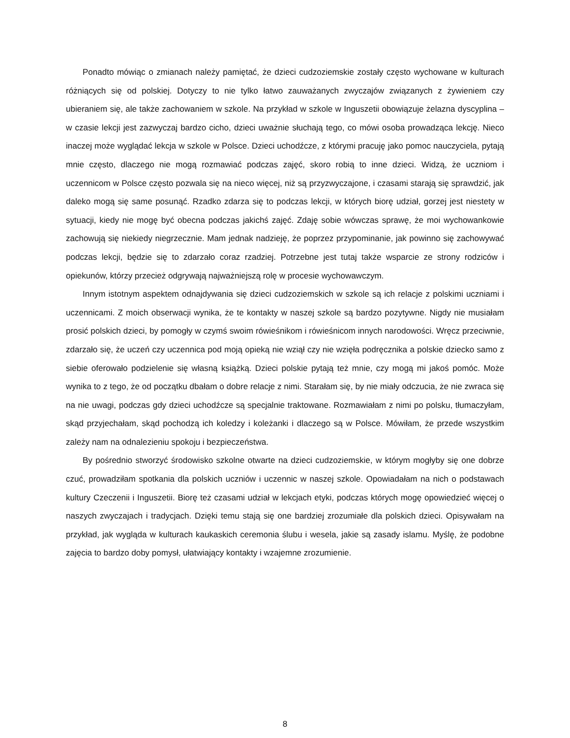Ponadto mówiąc o zmianach należy pamiętać, że dzieci cudzoziemskie zostały często wychowane w kulturach różniących się od polskiej. Dotyczy to nie tylko łatwo zauważanych zwyczajów związanych z żywieniem czy ubieraniem się, ale także zachowaniem w szkole. Na przykład w szkole w Inguszetii obowiązuje żelazna dyscyplina – w czasie lekcji jest zazwyczaj bardzo cicho, dzieci uważnie słuchają tego, co mówi osoba prowadząca lekcję. Nieco inaczej może wyglądać lekcja w szkole w Polsce. Dzieci uchodźcze, z którymi pracuję jako pomoc nauczyciela, pytają mnie często, dlaczego nie mogą rozmawiać podczas zajęć, skoro robią to inne dzieci. Widzą, że uczniom i uczennicom w Polsce często pozwala się na nieco więcej, niż są przyzwyczajone, i czasami starają się sprawdzić, jak daleko mogą się same posunąć. Rzadko zdarza się to podczas lekcji, w których biorę udział, gorzej jest niestety w sytuacji, kiedy nie mogę być obecna podczas jakichś zajęć. Zdaję sobie wówczas sprawę, że moi wychowankowie zachowują się niekiedy niegrzecznie. Mam jednak nadzieję, że poprzez przypominanie, jak powinno się zachowywać podczas lekcji, będzie się to zdarzało coraz rzadziej. Potrzebne jest tutaj także wsparcie ze strony rodziców i opiekunów, którzy przecież odgrywają najważniejszą rolę w procesie wychowawczym.
Innym istotnym aspektem odnajdywania się dzieci cudzoziemskich w szkole są ich relacje z polskimi uczniami i uczennicami. Z moich obserwacji wynika, że te kontakty w naszej szkole są bardzo pozytywne. Nigdy nie musiałam prosić polskich dzieci, by pomogły w czymś swoim rówieśnikom i rówieśnicom innych narodowości. Wręcz przeciwnie, zdarzało się, że uczeń czy uczennica pod moją opieką nie wziął czy nie wzięła podręcznika a polskie dziecko samo z siebie oferowało podzielenie się własną książką. Dzieci polskie pytają też mnie, czy mogą mi jakoś pomóc. Może wynika to z tego, że od początku dbałam o dobre relacje z nimi. Starałam się, by nie miały odczucia, że nie zwraca się na nie uwagi, podczas gdy dzieci uchodźcze są specjalnie traktowane. Rozmawiałam z nimi po polsku, tłumaczyłam, skąd przyjechałam, skąd pochodzą ich koledzy i koleżanki i dlaczego są w Polsce. Mówiłam, że przede wszystkim zależy nam na odnalezieniu spokoju i bezpieczeństwa.
By pośrednio stworzyć środowisko szkolne otwarte na dzieci cudzoziemskie, w którym mogłyby się one dobrze czuć, prowadziłam spotkania dla polskich uczniów i uczennic w naszej szkole. Opowiadałam na nich o podstawach kultury Czeczenii i Inguszetii. Biorę też czasami udział w lekcjach etyki, podczas których mogę opowiedzieć więcej o naszych zwyczajach i tradycjach. Dzięki temu stają się one bardziej zrozumiałe dla polskich dzieci. Opisywałam na przykład, jak wygląda w kulturach kaukaskich ceremonia ślubu i wesela, jakie są zasady islamu. Myślę, że podobne zajęcia to bardzo doby pomysł, ułatwiający kontakty i wzajemne zrozumienie.
8